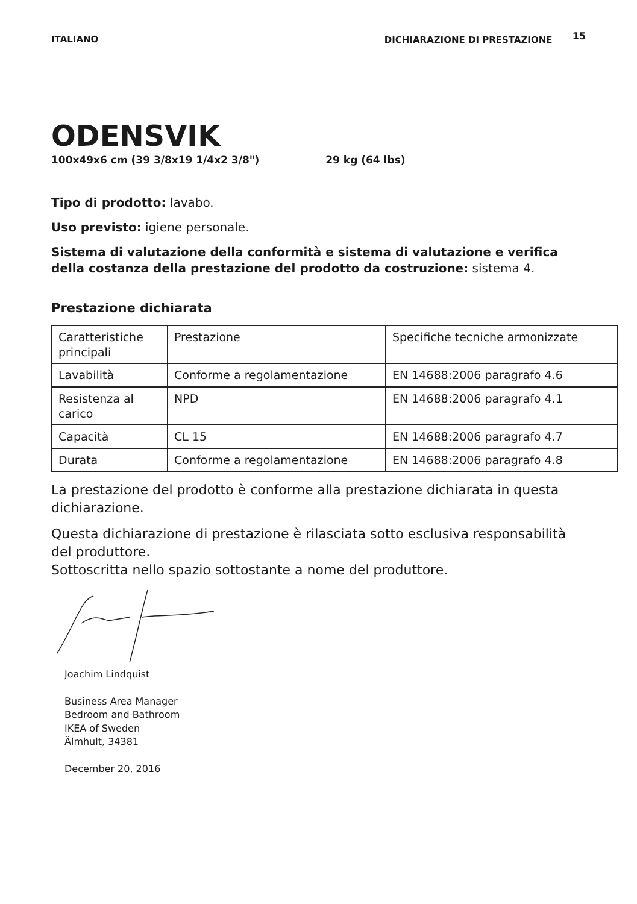ITALIANO DICHIARAZIONE DI PRESTAZIONE 15
ODENSVIK
100x49x6 cm (39 3/8x19 1/4x2 3/8") 29 kg (64 lbs)
Tipo di prodotto: lavabo.
Uso previsto: igiene personale.
Sistema di valutazione della conformità e sistema di valutazione e verifica della costanza della prestazione del prodotto da costruzione: sistema 4.
Prestazione dichiarata
| Caratteristiche principali | Prestazione | Specifiche tecniche armonizzate |
| Lavabilità | Conforme a regolamentazione | EN 14688:2006 paragrafo 4.6 |
| Resistenza al carico | NPD | EN 14688:2006 paragrafo 4.1 |
| Capacità | CL 15 | EN 14688:2006 paragrafo 4.7 |
| Durata | Conforme a regolamentazione | EN 14688:2006 paragrafo 4.8 |
La prestazione del prodotto è conforme alla prestazione dichiarata in questa dichiarazione.
Questa dichiarazione di prestazione è rilasciata sotto esclusiva responsabilità del produttore.
Sottoscritta nello spazio sottostante a nome del produttore.
Joachim Lindquist
Business Area Manager
Bedroom and Bathroom
IKEA of Sweden
Älmhult, 34381
December 20, 2016